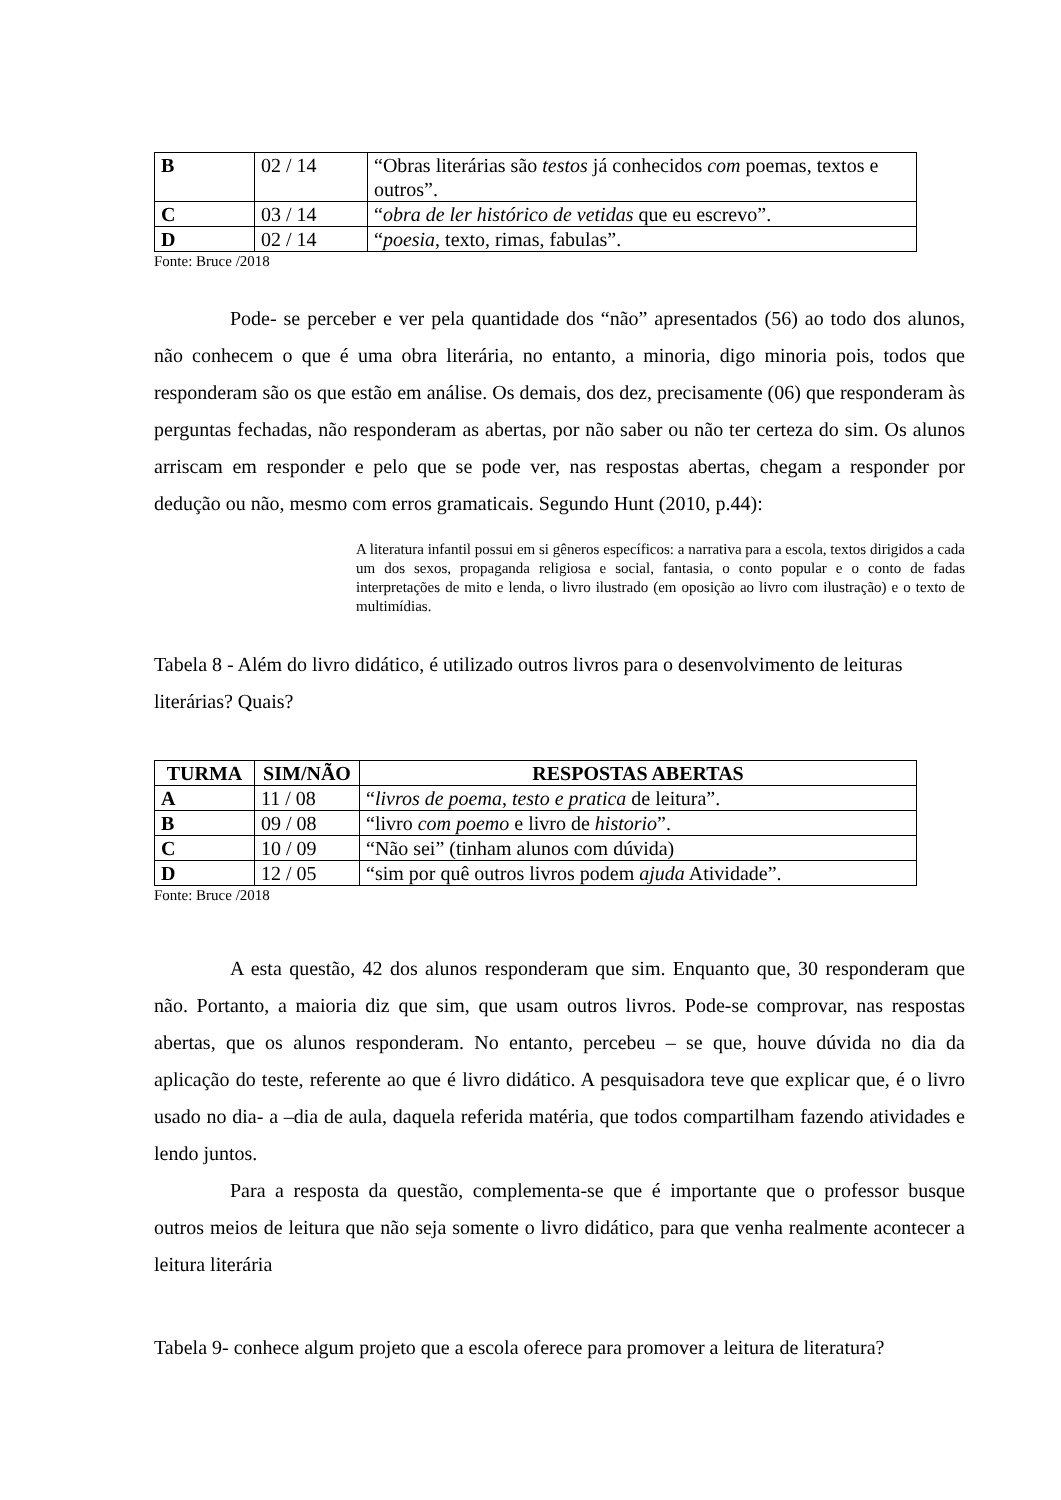| B | 02 / 14 | “Obras literárias são testos já conhecidos com poemas, textos e outros”. |
| C | 03 / 14 | “ obra de ler histórico de vetidas que eu escrevo”. |
| D | 02 / 14 | “ poesia , texto, rimas, fabulas”. |
Fonte: Bruce /2018
Pode- se perceber e ver pela quantidade dos “não” apresentados (56) ao todo dos alunos, não conhecem o que é uma obra literária, no entanto, a minoria, digo minoria pois, todos que responderam são os que estão em análise. Os demais, dos dez, precisamente (06) que responderam às perguntas fechadas, não responderam as abertas, por não saber ou não ter certeza do sim. Os alunos arriscam em responder e pelo que se pode ver, nas respostas abertas, chegam a responder por dedução ou não, mesmo com erros gramaticais. Segundo Hunt (2010, p.44):
A literatura infantil possui em si gêneros específicos: a narrativa para a escola, textos dirigidos a cada um dos sexos, propaganda religiosa e social, fantasia, o conto popular e o conto de fadas interpretações de mito e lenda, o livro ilustrado (em oposição ao livro com ilustração) e o texto de multimídias.
Tabela 8 - Além do livro didático, é utilizado outros livros para o desenvolvimento de leituras literárias? Quais?
| TURMA | SIM/NÃO | RESPOSTAS ABERTAS |
| --- | --- | --- |
| A | 11 / 08 | “ livros de poema , testo e pratica de leitura”. |
| B | 09 / 08 | “livro com poemo e livro de historio ”. |
| C | 10 / 09 | “Não sei” (tinham alunos com dúvida) |
| D | 12 / 05 | “sim por quê outros livros podem ajuda Atividade”. |
Fonte: Bruce /2018
A esta questão, 42 dos alunos responderam que sim. Enquanto que, 30 responderam que não. Portanto, a maioria diz que sim, que usam outros livros. Pode-se comprovar, nas respostas abertas, que os alunos responderam. No entanto, percebeu – se que, houve dúvida no dia da aplicação do teste, referente ao que é livro didático. A pesquisadora teve que explicar que, é o livro usado no dia- a –dia de aula, daquela referida matéria, que todos compartilham fazendo atividades e lendo juntos.
Para a resposta da questão, complementa-se que é importante que o professor busque outros meios de leitura que não seja somente o livro didático, para que venha realmente acontecer a leitura literária
Tabela 9- conhece algum projeto que a escola oferece para promover a leitura de literatura?